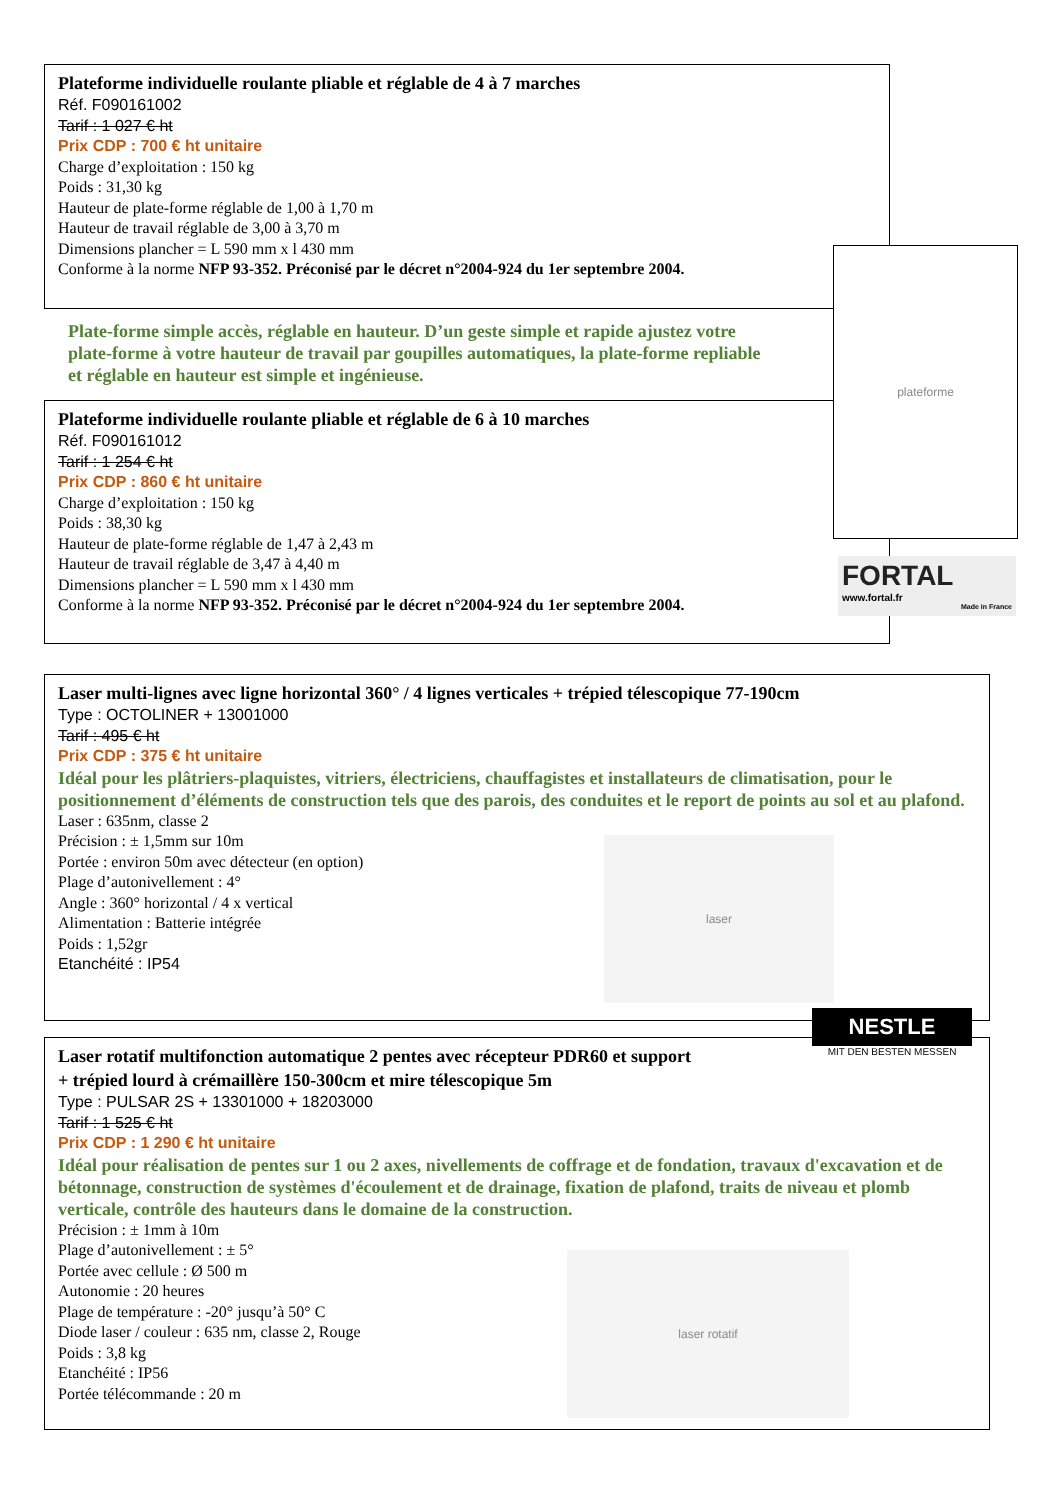Plateforme individuelle roulante pliable et réglable de 4 à 7 marches
Réf. F090161002
Tarif : 1 027 € ht
Prix CDP : 700 € ht unitaire
Charge d’exploitation : 150 kg
Poids : 31,30 kg
Hauteur de plate-forme réglable de 1,00 à 1,70 m
Hauteur de travail réglable de 3,00 à 3,70 m
Dimensions plancher = L 590 mm x l 430 mm
Conforme à la norme NFP 93-352. Préconisé par le décret n°2004-924 du 1er septembre 2004.
Plate-forme simple accès, réglable en hauteur. D’un geste simple et rapide ajustez votre plate-forme à votre hauteur de travail par goupilles automatiques, la plate-forme repliable et réglable en hauteur est simple et ingénieuse.
Plateforme individuelle roulante pliable et réglable de 6 à 10 marches
Réf. F090161012
Tarif : 1 254 € ht
Prix CDP : 860 € ht unitaire
Charge d’exploitation : 150 kg
Poids : 38,30 kg
Hauteur de plate-forme réglable de 1,47 à 2,43 m
Hauteur de travail réglable de 3,47 à 4,40 m
Dimensions plancher = L 590 mm x l 430 mm
Conforme à la norme NFP 93-352. Préconisé par le décret n°2004-924 du 1er septembre 2004.
plateforme
FORTAL
www.fortal.fr
Made in France
Laser multi-lignes avec ligne horizontal 360° / 4 lignes verticales + trépied télescopique 77-190cm
Type : OCTOLINER + 13001000
Tarif : 495 € ht
Prix CDP : 375 € ht unitaire
Idéal pour les plâtriers-plaquistes, vitriers, électriciens, chauffagistes et installateurs de climatisation, pour le positionnement d’éléments de construction tels que des parois, des conduites et le report de points au sol et au plafond.
Laser : 635nm, classe 2
Précision : ± 1,5mm sur 10m
Portée : environ 50m avec détecteur (en option)
Plage d’autonivellement : 4°
Angle : 360° horizontal / 4 x vertical
Alimentation : Batterie intégrée
Poids : 1,52gr
Etanchéité : IP54
laser
NESTLE
MIT DEN BESTEN MESSEN
Laser rotatif multifonction automatique 2 pentes avec récepteur PDR60 et support
+ trépied lourd à crémaillère 150-300cm et mire télescopique 5m
Type : PULSAR 2S + 13301000 + 18203000
Tarif : 1 525 € ht
Prix CDP : 1 290 € ht unitaire
Idéal pour réalisation de pentes sur 1 ou 2 axes, nivellements de coffrage et de fondation, travaux d'excavation et de bétonnage, construction de systèmes d'écoulement et de drainage, fixation de plafond, traits de niveau et plomb verticale, contrôle des hauteurs dans le domaine de la construction.
Précision : ± 1mm à 10m
Plage d’autonivellement : ± 5°
Portée avec cellule : Ø 500 m
Autonomie : 20 heures
Plage de température : -20° jusqu’à 50° C
Diode laser / couleur : 635 nm, classe 2, Rouge
Poids : 3,8 kg
Etanchéité : IP56
Portée télécommande : 20 m
laser rotatif